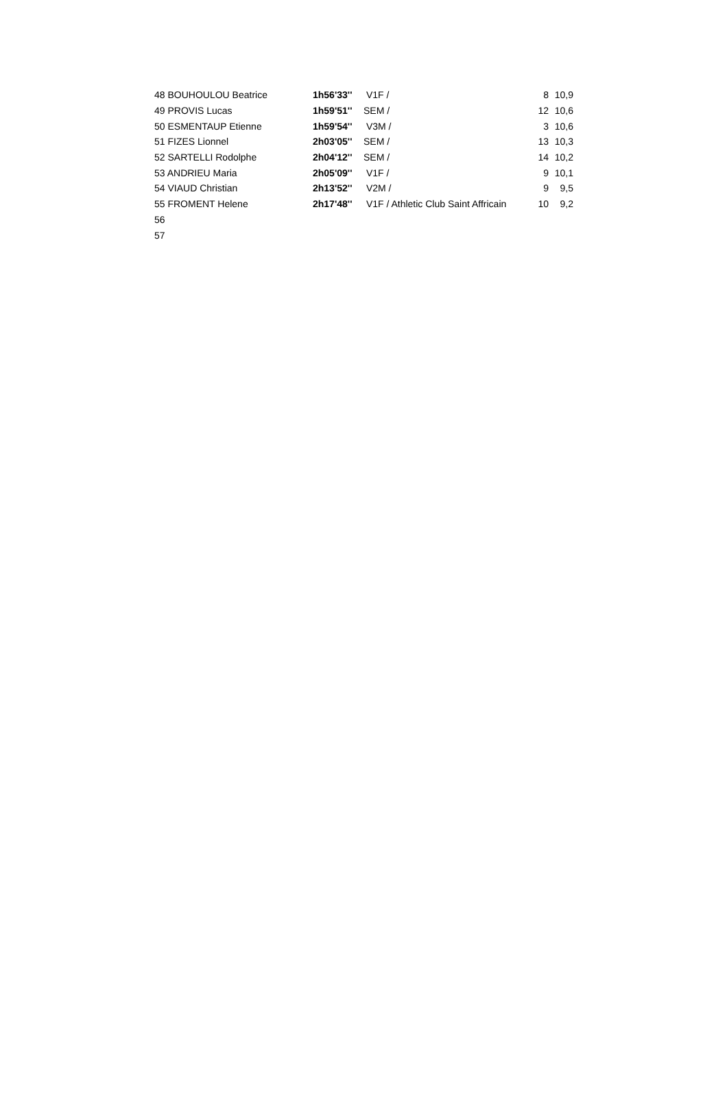| 48 BOUHOULOU Beatrice | 1h56'33'' | V1F / | 8 | 10,9 |
| 49 PROVIS Lucas | 1h59'51'' | SEM / | 12 | 10,6 |
| 50 ESMENTAUP Etienne | 1h59'54'' | V3M / | 3 | 10,6 |
| 51 FIZES Lionnel | 2h03'05'' | SEM / | 13 | 10,3 |
| 52 SARTELLI Rodolphe | 2h04'12'' | SEM / | 14 | 10,2 |
| 53 ANDRIEU Maria | 2h05'09'' | V1F / | 9 | 10,1 |
| 54 VIAUD Christian | 2h13'52'' | V2M / | 9 | 9,5 |
| 55 FROMENT Helene | 2h17'48'' | V1F / Athletic Club Saint Affricain | 10 | 9,2 |
| 56 | | | | |
| 57 | | | | |